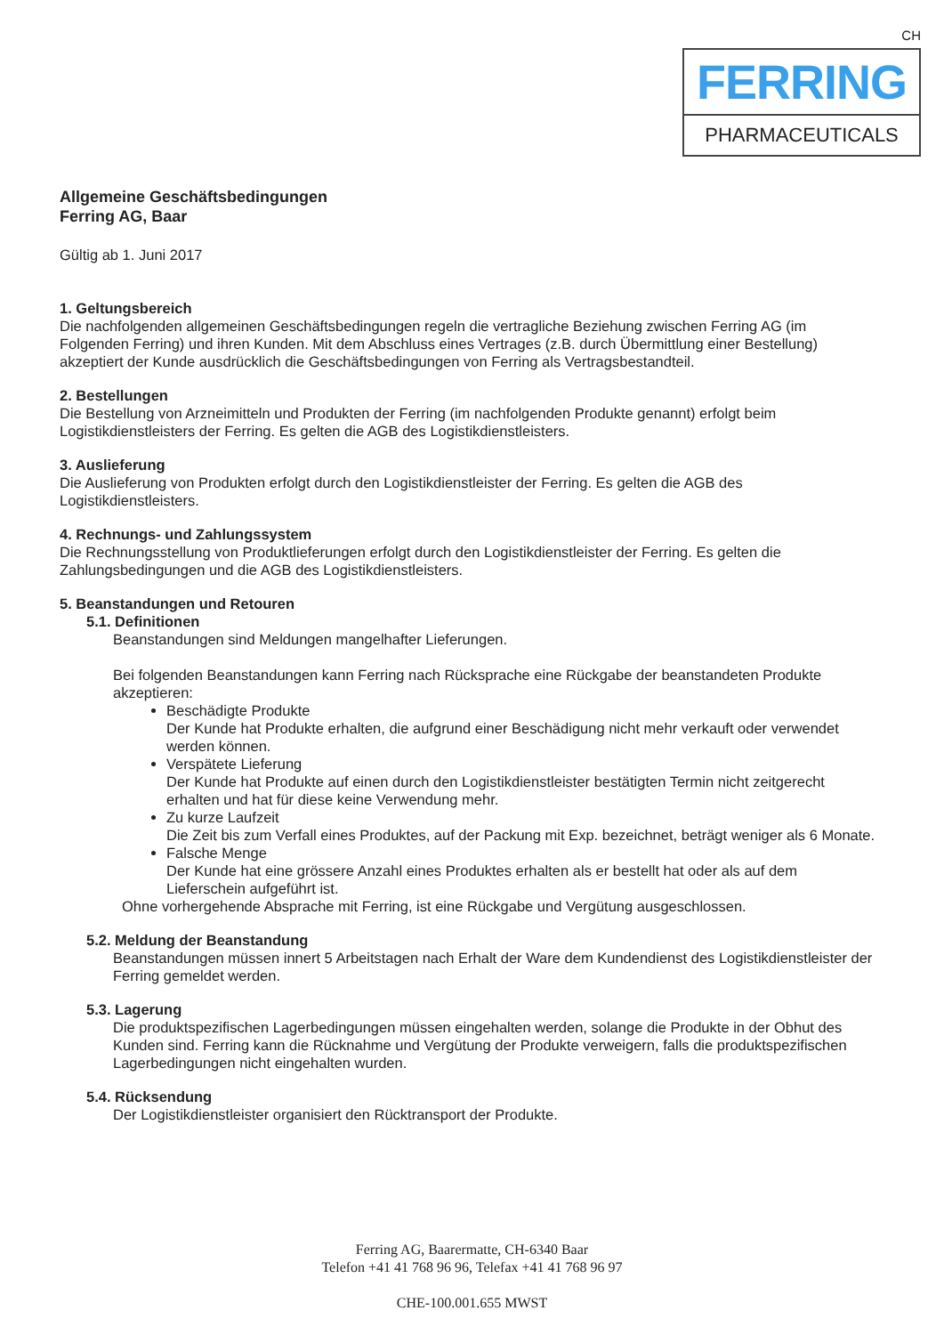CH
FERRING
PHARMACEUTICALS
Allgemeine Geschäftsbedingungen
Ferring AG, Baar
Gültig ab 1. Juni 2017
1. Geltungsbereich
Die nachfolgenden allgemeinen Geschäftsbedingungen regeln die vertragliche Beziehung zwischen Ferring AG (im Folgenden Ferring) und ihren Kunden. Mit dem Abschluss eines Vertrages (z.B. durch Übermittlung einer Bestellung) akzeptiert der Kunde ausdrücklich die Geschäftsbedingungen von Ferring als Vertragsbestandteil.
2. Bestellungen
Die Bestellung von Arzneimitteln und Produkten der Ferring (im nachfolgenden Produkte genannt) erfolgt beim Logistikdienstleisters der Ferring. Es gelten die AGB des Logistikdienstleisters.
3. Auslieferung
Die Auslieferung von Produkten erfolgt durch den Logistikdienstleister der Ferring. Es gelten die AGB des Logistikdienstleisters.
4. Rechnungs- und Zahlungssystem
Die Rechnungsstellung von Produktlieferungen erfolgt durch den Logistikdienstleister der Ferring. Es gelten die Zahlungsbedingungen und die AGB des Logistikdienstleisters.
5. Beanstandungen und Retouren
5.1. Definitionen
Beanstandungen sind Meldungen mangelhafter Lieferungen.
Bei folgenden Beanstandungen kann Ferring nach Rücksprache eine Rückgabe der beanstandeten Produkte akzeptieren:
Beschädigte Produkte
Der Kunde hat Produkte erhalten, die aufgrund einer Beschädigung nicht mehr verkauft oder verwendet werden können.
Verspätete Lieferung
Der Kunde hat Produkte auf einen durch den Logistikdienstleister bestätigten Termin nicht zeitgerecht erhalten und hat für diese keine Verwendung mehr.
Zu kurze Laufzeit
Die Zeit bis zum Verfall eines Produktes, auf der Packung mit Exp. bezeichnet, beträgt weniger als 6 Monate.
Falsche Menge
Der Kunde hat eine grössere Anzahl eines Produktes erhalten als er bestellt hat oder als auf dem Lieferschein aufgeführt ist.
Ohne vorhergehende Absprache mit Ferring, ist eine Rückgabe und Vergütung ausgeschlossen.
5.2. Meldung der Beanstandung
Beanstandungen müssen innert 5 Arbeitstagen nach Erhalt der Ware dem Kundendienst des Logistikdienstleister der Ferring gemeldet werden.
5.3. Lagerung
Die produktspezifischen Lagerbedingungen müssen eingehalten werden, solange die Produkte in der Obhut des Kunden sind. Ferring kann die Rücknahme und Vergütung der Produkte verweigern, falls die produktspezifischen Lagerbedingungen nicht eingehalten wurden.
5.4. Rücksendung
Der Logistikdienstleister organisiert den Rücktransport der Produkte.
Ferring AG, Baarermatte, CH-6340 Baar
Telefon +41 41 768 96 96, Telefax +41 41 768 96 97
CHE-100.001.655 MWST